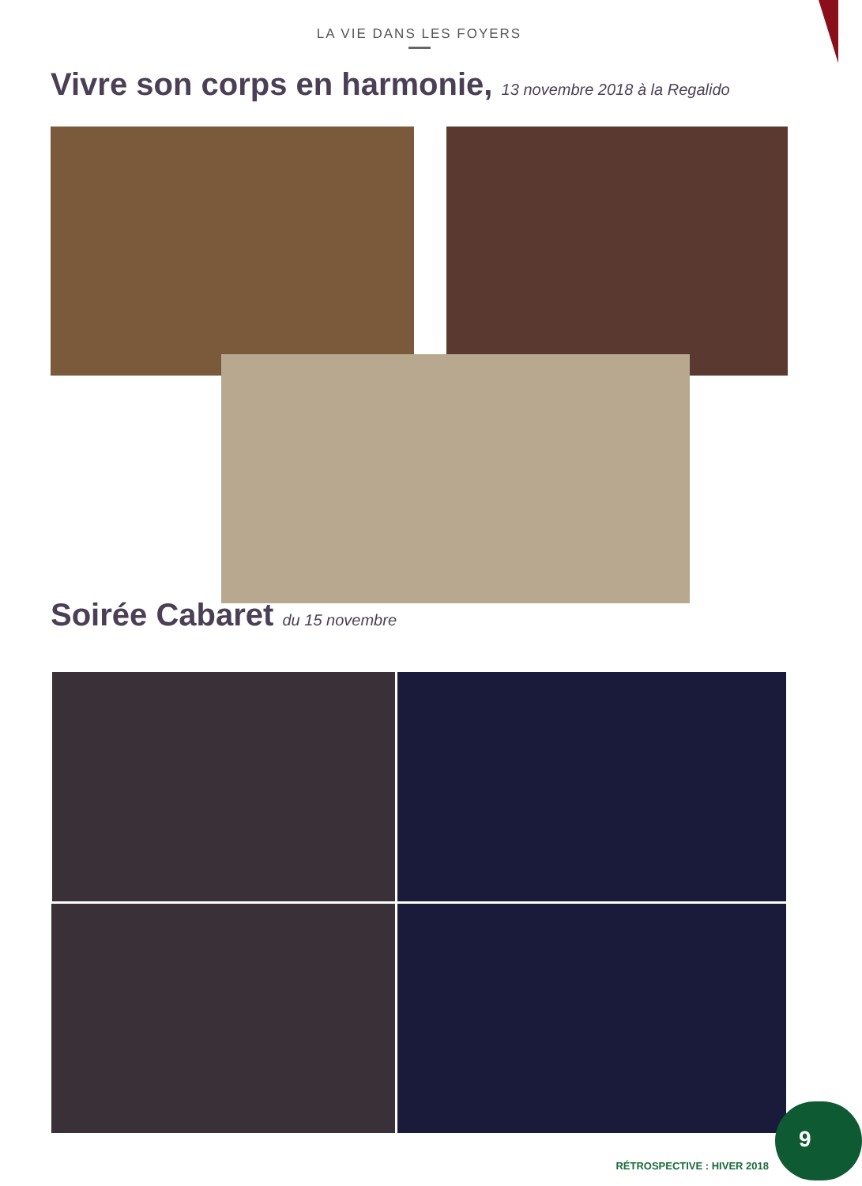LA VIE DANS LES FOYERS
Vivre son corps en harmonie, 13 novembre 2018 à la Regalido
Soirée Cabaret du 15 novembre
9
RÉTROSPECTIVE : HIVER 2018